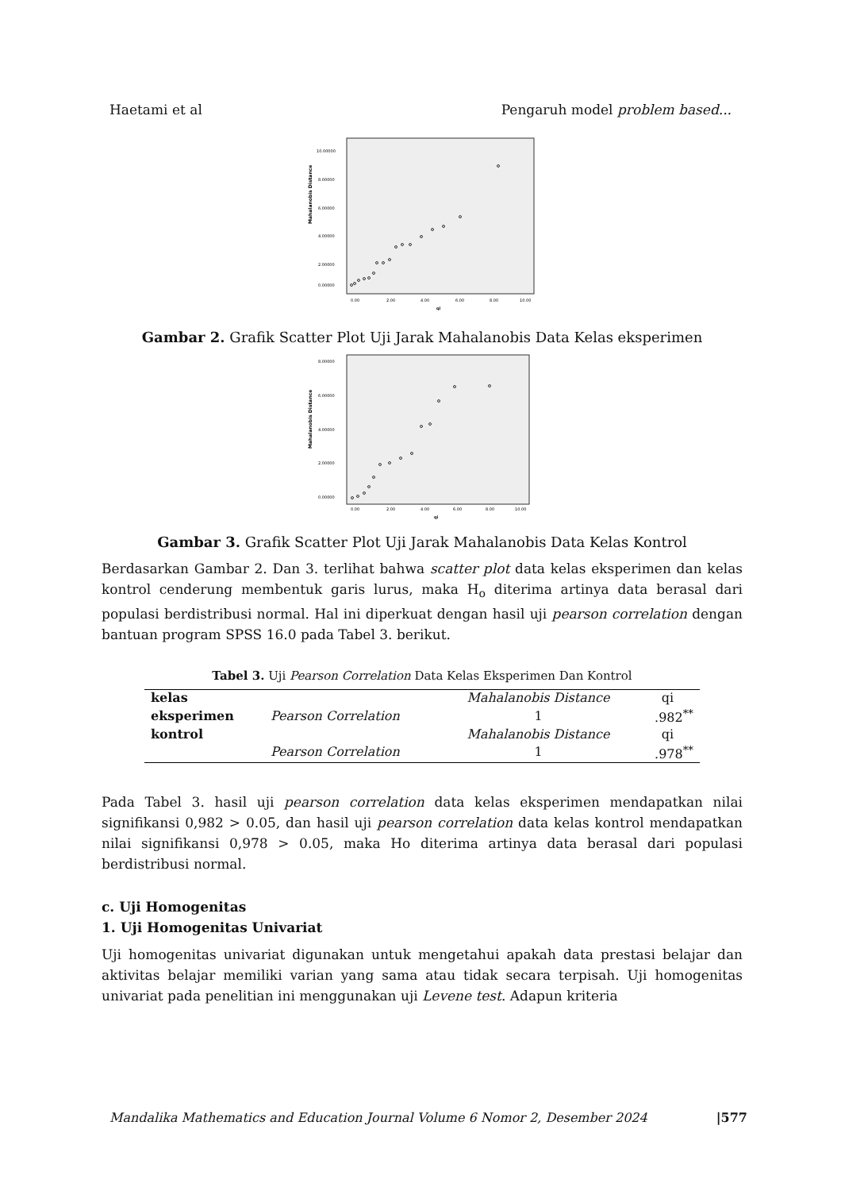Haetami et al Pengaruh model problem based...
Mahalanobis Distance
10.00000
8.00000
6.00000
4.00000
2.00000
0.00000
0.00
2.00
4.00
6.00
8.00
10.00
qi
Gambar 2. Grafik Scatter Plot Uji Jarak Mahalanobis Data Kelas eksperimen
Mahalanobis Distance
8.00000
6.00000
4.00000
2.00000
0.00000
0.00
2.00
4.00
6.00
8.00
10.00
qi
Gambar 3. Grafik Scatter Plot Uji Jarak Mahalanobis Data Kelas Kontrol
Berdasarkan Gambar 2. Dan 3. terlihat bahwa scatter plot data kelas eksperimen dan kelas kontrol cenderung membentuk garis lurus, maka H<sub>o</sub> diterima artinya data berasal dari populasi berdistribusi normal. Hal ini diperkuat dengan hasil uji pearson correlation dengan bantuan program SPSS 16.0 pada Tabel 3. berikut.
Tabel 3. Uji Pearson Correlation Data Kelas Eksperimen Dan Kontrol
| kelas | | Mahalanobis Distance | qi |
| eksperimen | Pearson Correlation | 1 | .982<sup>**</sup> |
| kontrol | | Mahalanobis Distance | qi |
| | Pearson Correlation | 1 | .978<sup>**</sup> |
Pada Tabel 3. hasil uji pearson correlation data kelas eksperimen mendapatkan nilai signifikansi 0,982 > 0.05, dan hasil uji pearson correlation data kelas kontrol mendapatkan nilai signifikansi 0,978 > 0.05, maka Ho diterima artinya data berasal dari populasi berdistribusi normal.
c. Uji Homogenitas
1. Uji Homogenitas Univariat
Uji homogenitas univariat digunakan untuk mengetahui apakah data prestasi belajar dan aktivitas belajar memiliki varian yang sama atau tidak secara terpisah. Uji homogenitas univariat pada penelitian ini menggunakan uji Levene test. Adapun kriteria
Mandalika Mathematics and Education Journal Volume 6 Nomor 2, Desember 2024 |577